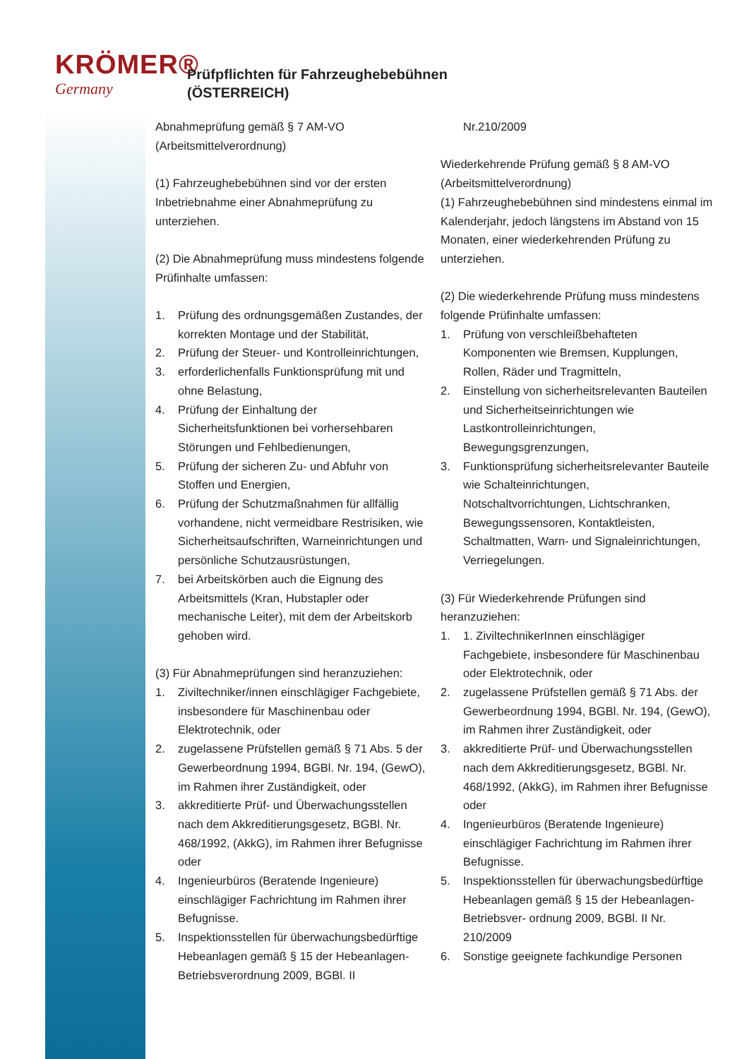KRÖMER®
Germany
Prüfpflichten für Fahrzeughebebühnen
(ÖSTERREICH)
Abnahmeprüfung gemäß § 7 AM-VO (Arbeitsmittelverordnung)
(1) Fahrzeughebebühnen sind vor der ersten Inbetriebnahme einer Abnahmeprüfung zu unterziehen.
(2) Die Abnahmeprüfung muss mindestens folgende Prüfinhalte umfassen:
1. Prüfung des ordnungsgemäßen Zustandes, der korrekten Montage und der Stabilität,
2. Prüfung der Steuer- und Kontrolleinrichtungen,
3. erforderlichenfalls Funktionsprüfung mit und ohne Belastung,
4. Prüfung der Einhaltung der Sicherheitsfunktionen bei vorhersehbaren Störungen und Fehlbedienungen,
5. Prüfung der sicheren Zu- und Abfuhr von Stoffen und Energien,
6. Prüfung der Schutzmaßnahmen für allfällig vorhandene, nicht vermeidbare Restrisiken, wie Sicherheitsaufschriften, Warneinrichtungen und persönliche Schutzausrüstungen,
7. bei Arbeitskörben auch die Eignung des Arbeitsmittels (Kran, Hubstapler oder mechanische Leiter), mit dem der Arbeitskorb gehoben wird.
(3) Für Abnahmeprüfungen sind heranzuziehen:
1. Ziviltechniker/innen einschlägiger Fachgebiete, insbesondere für Maschinenbau oder Elektrotechnik, oder
2. zugelassene Prüfstellen gemäß § 71 Abs. 5 der Gewerbeordnung 1994, BGBl. Nr. 194, (GewO), im Rahmen ihrer Zuständigkeit, oder
3. akkreditierte Prüf- und Überwachungsstellen nach dem Akkreditierungsgesetz, BGBl. Nr. 468/1992, (AkkG), im Rahmen ihrer Befugnisse oder
4. Ingenieurbüros (Beratende Ingenieure) einschlägiger Fachrichtung im Rahmen ihrer Befugnisse.
5. Inspektionsstellen für überwachungsbedürftige Hebeanlagen gemäß § 15 der Hebeanlagen-Betriebsverordnung 2009, BGBl. II
Nr.210/2009
Wiederkehrende Prüfung gemäß § 8 AM-VO (Arbeitsmittelverordnung)
(1) Fahrzeughebebühnen sind mindestens einmal im Kalenderjahr, jedoch längstens im Abstand von 15 Monaten, einer wiederkehrenden Prüfung zu unterziehen.
(2) Die wiederkehrende Prüfung muss mindestens folgende Prüfinhalte umfassen:
1. Prüfung von verschleißbehafteten Komponenten wie Bremsen, Kupplungen, Rollen, Räder und Tragmitteln,
2. Einstellung von sicherheitsrelevanten Bauteilen und Sicherheitseinrichtungen wie Lastkontrolleinrichtungen, Bewegungsgrenzungen,
3. Funktionsprüfung sicherheitsrelevanter Bauteile wie Schalteinrichtungen, Notschaltvorrichtungen, Lichtschranken, Bewegungssensoren, Kontaktleisten, Schaltmatten, Warn- und Signaleinrichtungen, Verriegelungen.
(3) Für Wiederkehrende Prüfungen sind heranzuziehen:
1. 1. ZiviltechnikerInnen einschlägiger Fachgebiete, insbesondere für Maschinenbau oder Elektrotechnik, oder
2. zugelassene Prüfstellen gemäß § 71 Abs. der Gewerbeordnung 1994, BGBl. Nr. 194, (GewO), im Rahmen ihrer Zuständigkeit, oder
3. akkreditierte Prüf- und Überwachungsstellen nach dem Akkreditierungsgesetz, BGBl. Nr. 468/1992, (AkkG), im Rahmen ihrer Befugnisse oder
4. Ingenieurbüros (Beratende Ingenieure) einschlägiger Fachrichtung im Rahmen ihrer Befugnisse.
5. Inspektionsstellen für überwachungsbedürftige Hebeanlagen gemäß § 15 der Hebeanlagen-Betriebsver- ordnung 2009, BGBl. II Nr. 210/2009
6. Sonstige geeignete fachkundige Personen